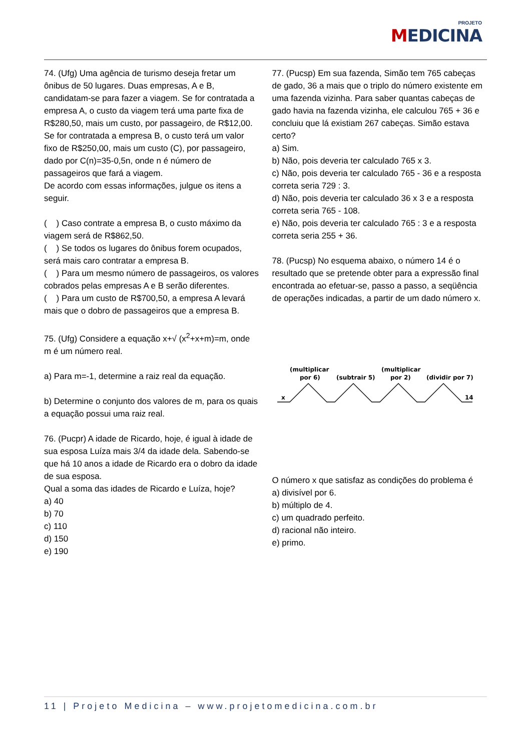PROJETO
MEDICINA
74. (Ufg) Uma agência de turismo deseja fretar um ônibus de 50 lugares. Duas empresas, A e B, candidatam-se para fazer a viagem. Se for contratada a empresa A, o custo da viagem terá uma parte fixa de R$280,50, mais um custo, por passageiro, de R$12,00. Se for contratada a empresa B, o custo terá um valor fixo de R$250,00, mais um custo (C), por passageiro, dado por C(n)=35-0,5n, onde n é número de passageiros que fará a viagem.
De acordo com essas informações, julgue os itens a seguir.
( ) Caso contrate a empresa B, o custo máximo da viagem será de R$862,50.
( ) Se todos os lugares do ônibus forem ocupados, será mais caro contratar a empresa B.
( ) Para um mesmo número de passageiros, os valores cobrados pelas empresas A e B serão diferentes.
( ) Para um custo de R$700,50, a empresa A levará mais que o dobro de passageiros que a empresa B.
75. (Ufg) Considere a equação x+√ (x<sup>2</sup>+x+m)=m, onde m é um número real.
a) Para m=-1, determine a raiz real da equação.
b) Determine o conjunto dos valores de m, para os quais a equação possui uma raiz real.
76. (Pucpr) A idade de Ricardo, hoje, é igual à idade de sua esposa Luíza mais 3/4 da idade dela. Sabendo-se que há 10 anos a idade de Ricardo era o dobro da idade de sua esposa.
Qual a soma das idades de Ricardo e Luíza, hoje?
a) 40
b) 70
c) 110
d) 150
e) 190
77. (Pucsp) Em sua fazenda, Simão tem 765 cabeças de gado, 36 a mais que o triplo do número existente em uma fazenda vizinha. Para saber quantas cabeças de gado havia na fazenda vizinha, ele calculou 765 + 36 e concluiu que lá existiam 267 cabeças. Simão estava certo?
a) Sim.
b) Não, pois deveria ter calculado 765 x 3.
c) Não, pois deveria ter calculado 765 - 36 e a resposta correta seria 729 : 3.
d) Não, pois deveria ter calculado 36 x 3 e a resposta correta seria 765 - 108.
e) Não, pois deveria ter calculado 765 : 3 e a resposta correta seria 255 + 36.
78. (Pucsp) No esquema abaixo, o número 14 é o resultado que se pretende obter para a expressão final encontrada ao efetuar-se, passo a passo, a seqüência de operações indicadas, a partir de um dado número x.
(multiplicar
por 6)
(subtrair 5)
(multiplicar
por 2)
(dividir por 7)
x
14
O número x que satisfaz as condições do problema é
a) divisível por 6.
b) múltiplo de 4.
c) um quadrado perfeito.
d) racional não inteiro.
e) primo.
11 | Projeto Medicina – www.projetomedicina.com.br